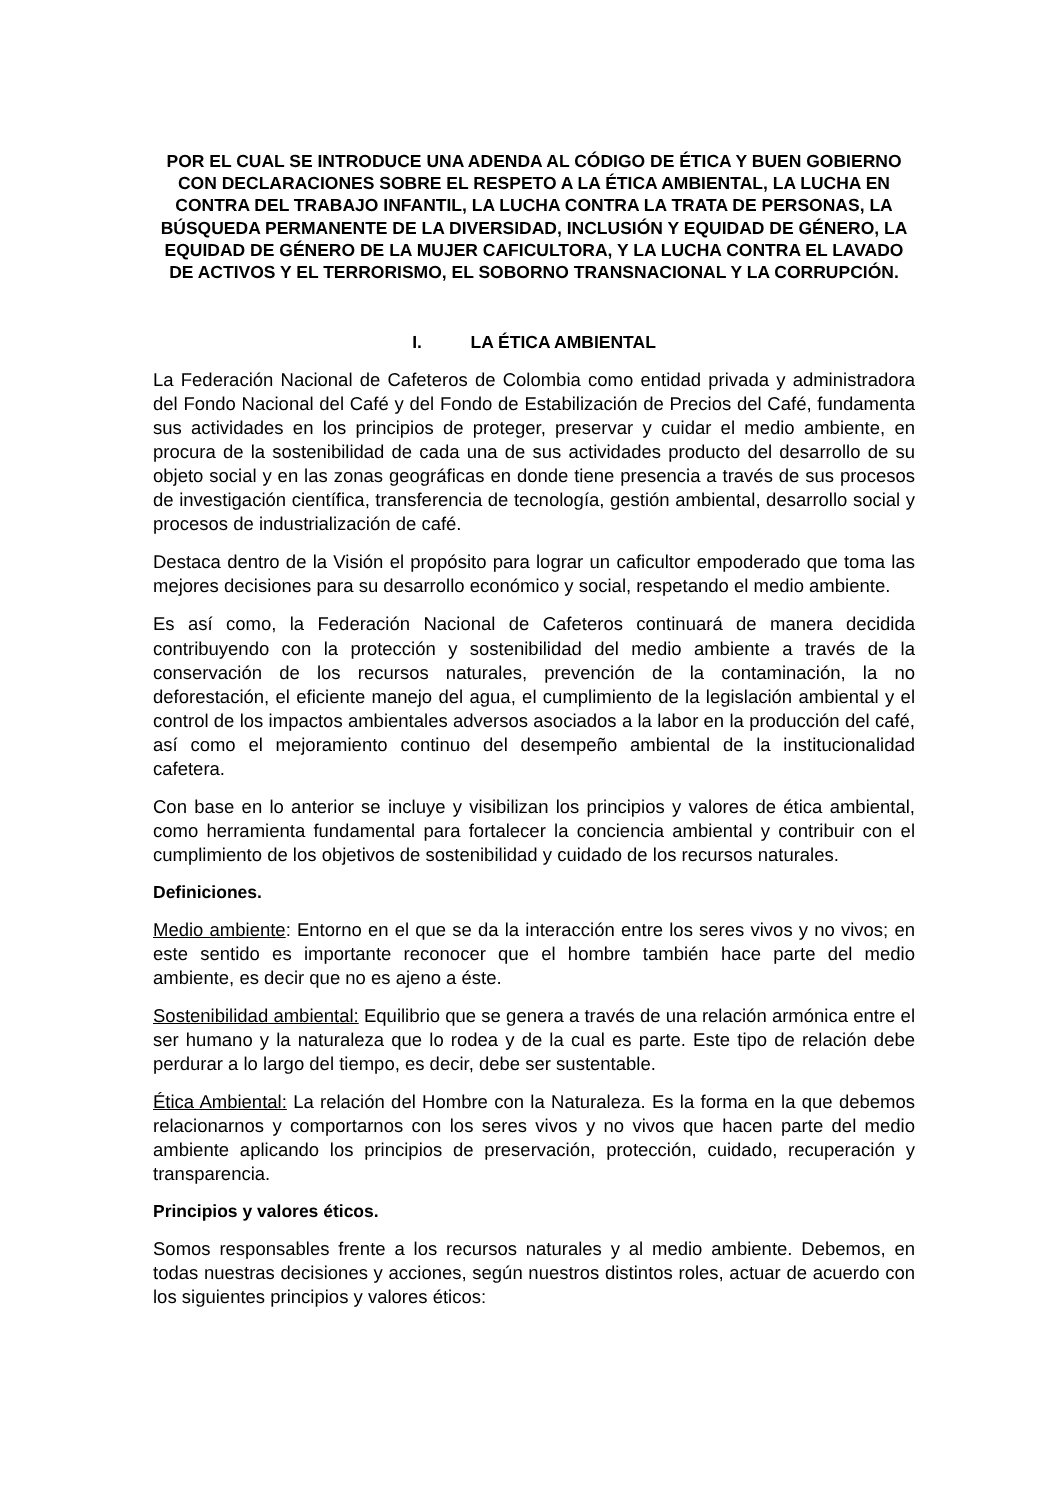POR EL CUAL SE INTRODUCE UNA ADENDA AL CÓDIGO DE ÉTICA Y BUEN GOBIERNO CON DECLARACIONES SOBRE EL RESPETO A LA ÉTICA AMBIENTAL, LA LUCHA EN CONTRA DEL TRABAJO INFANTIL, LA LUCHA CONTRA LA TRATA DE PERSONAS, LA BÚSQUEDA PERMANENTE DE LA DIVERSIDAD, INCLUSIÓN Y EQUIDAD DE GÉNERO, LA EQUIDAD DE GÉNERO DE LA MUJER CAFICULTORA, Y LA LUCHA CONTRA EL LAVADO DE ACTIVOS Y EL TERRORISMO, EL SOBORNO TRANSNACIONAL Y LA CORRUPCIÓN.
I. LA ÉTICA AMBIENTAL
La Federación Nacional de Cafeteros de Colombia como entidad privada y administradora del Fondo Nacional del Café y del Fondo de Estabilización de Precios del Café, fundamenta sus actividades en los principios de proteger, preservar y cuidar el medio ambiente, en procura de la sostenibilidad de cada una de sus actividades producto del desarrollo de su objeto social y en las zonas geográficas en donde tiene presencia a través de sus procesos de investigación científica, transferencia de tecnología, gestión ambiental, desarrollo social y procesos de industrialización de café.
Destaca dentro de la Visión el propósito para lograr un caficultor empoderado que toma las mejores decisiones para su desarrollo económico y social, respetando el medio ambiente.
Es así como, la Federación Nacional de Cafeteros continuará de manera decidida contribuyendo con la protección y sostenibilidad del medio ambiente a través de la conservación de los recursos naturales, prevención de la contaminación, la no deforestación, el eficiente manejo del agua, el cumplimiento de la legislación ambiental y el control de los impactos ambientales adversos asociados a la labor en la producción del café, así como el mejoramiento continuo del desempeño ambiental de la institucionalidad cafetera.
Con base en lo anterior se incluye y visibilizan los principios y valores de ética ambiental, como herramienta fundamental para fortalecer la conciencia ambiental y contribuir con el cumplimiento de los objetivos de sostenibilidad y cuidado de los recursos naturales.
Definiciones.
Medio ambiente: Entorno en el que se da la interacción entre los seres vivos y no vivos; en este sentido es importante reconocer que el hombre también hace parte del medio ambiente, es decir que no es ajeno a éste.
Sostenibilidad ambiental: Equilibrio que se genera a través de una relación armónica entre el ser humano y la naturaleza que lo rodea y de la cual es parte. Este tipo de relación debe perdurar a lo largo del tiempo, es decir, debe ser sustentable.
Ética Ambiental: La relación del Hombre con la Naturaleza. Es la forma en la que debemos relacionarnos y comportarnos con los seres vivos y no vivos que hacen parte del medio ambiente aplicando los principios de preservación, protección, cuidado, recuperación y transparencia.
Principios y valores éticos.
Somos responsables frente a los recursos naturales y al medio ambiente. Debemos, en todas nuestras decisiones y acciones, según nuestros distintos roles, actuar de acuerdo con los siguientes principios y valores éticos: